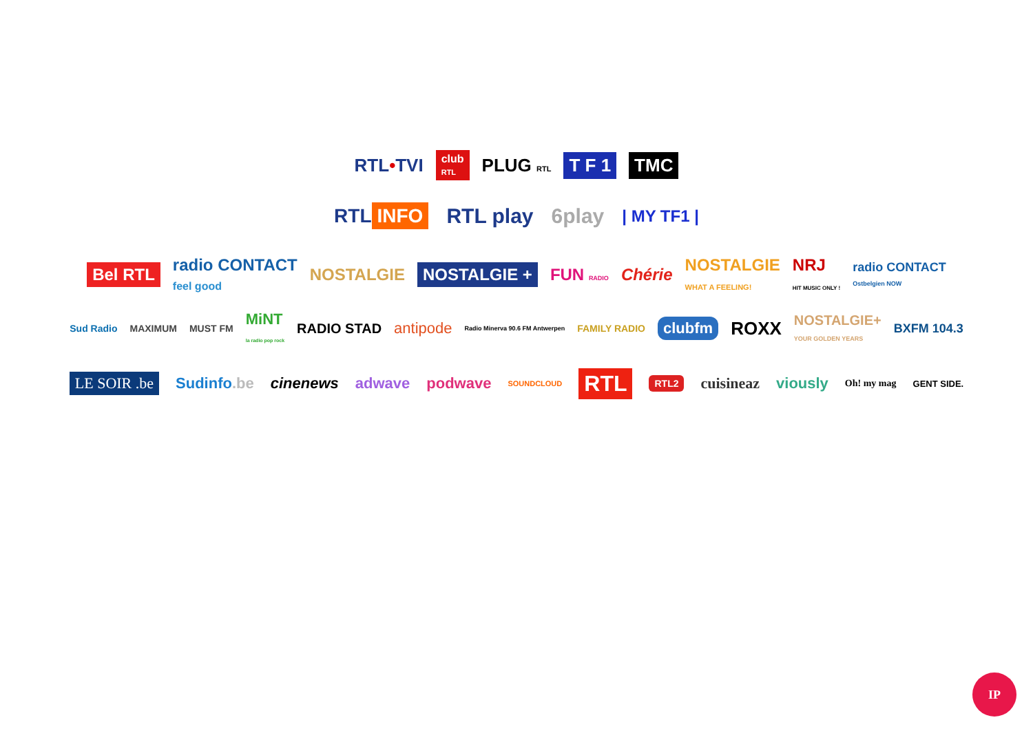RTL•TVI club
RTL PLUG RTL T F 1 TMC
RTL INFO RTL play 6play | MY TF1 |
Bel RTL radio CONTACT
feel good NOSTALGIE NOSTALGIE + FUN RADIO Chérie NOSTALGIE
WHAT A FEELING! NRJ
HIT MUSIC ONLY ! radio CONTACT
Ostbelgien NOW
Sud Radio MAXIMUM MUST FM MiNT
la radio pop rock RADIO STAD antipode Radio Minerva 90.6 FM Antwerpen FAMILY RADIO clubfm ROXX NOSTALGIE+
YOUR GOLDEN YEARS BXFM 104.3
LE SOIR .be Sudinfo.be cinenews adwave podwave SOUNDCLOUD RTL RTL2 cuisineaz viously Oh! my mag GENT SIDE.
IP